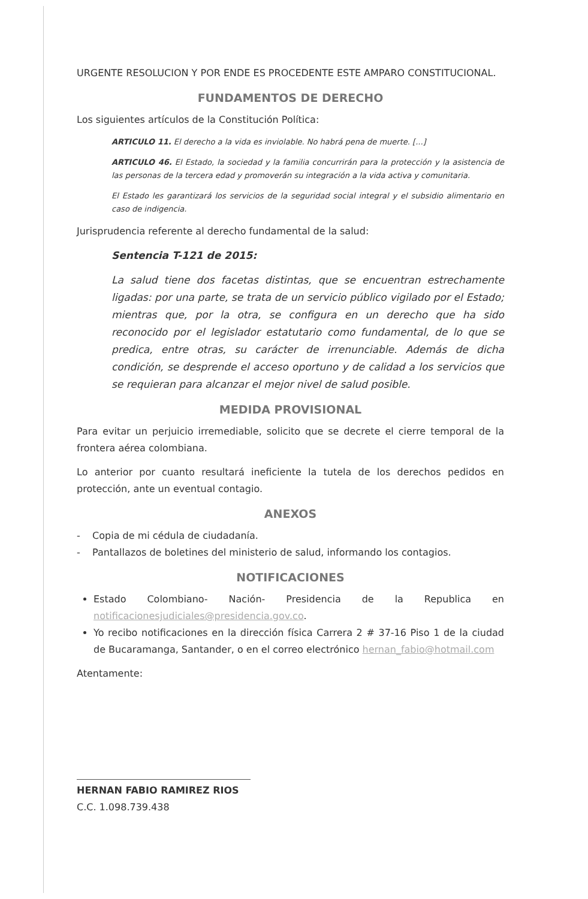URGENTE RESOLUCION Y POR ENDE ES PROCEDENTE ESTE AMPARO CONSTITUCIONAL.
FUNDAMENTOS DE DERECHO
Los siguientes artículos de la Constitución Política:
ARTICULO 11. El derecho a la vida es inviolable. No habrá pena de muerte. [...]
ARTICULO 46. El Estado, la sociedad y la familia concurrirán para la protección y la asistencia de las personas de la tercera edad y promoverán su integración a la vida activa y comunitaria.
El Estado les garantizará los servicios de la seguridad social integral y el subsidio alimentario en caso de indigencia.
Jurisprudencia referente al derecho fundamental de la salud:
Sentencia T-121 de 2015:
La salud tiene dos facetas distintas, que se encuentran estrechamente ligadas: por una parte, se trata de un servicio público vigilado por el Estado; mientras que, por la otra, se configura en un derecho que ha sido reconocido por el legislador estatutario como fundamental, de lo que se predica, entre otras, su carácter de irrenunciable. Además de dicha condición, se desprende el acceso oportuno y de calidad a los servicios que se requieran para alcanzar el mejor nivel de salud posible.
MEDIDA PROVISIONAL
Para evitar un perjuicio irremediable, solicito que se decrete el cierre temporal de la frontera aérea colombiana.
Lo anterior por cuanto resultará ineficiente la tutela de los derechos pedidos en protección, ante un eventual contagio.
ANEXOS
- Copia de mi cédula de ciudadanía.
- Pantallazos de boletines del ministerio de salud, informando los contagios.
NOTIFICACIONES
Estado Colombiano- Nación- Presidencia de la Republica en notificacionesjudiciales@presidencia.gov.co.
Yo recibo notificaciones en la dirección física Carrera 2 # 37-16 Piso 1 de la ciudad de Bucaramanga, Santander, o en el correo electrónico hernan_fabio@hotmail.com
Atentamente:
HERNAN FABIO RAMIREZ RIOS
C.C. 1.098.739.438